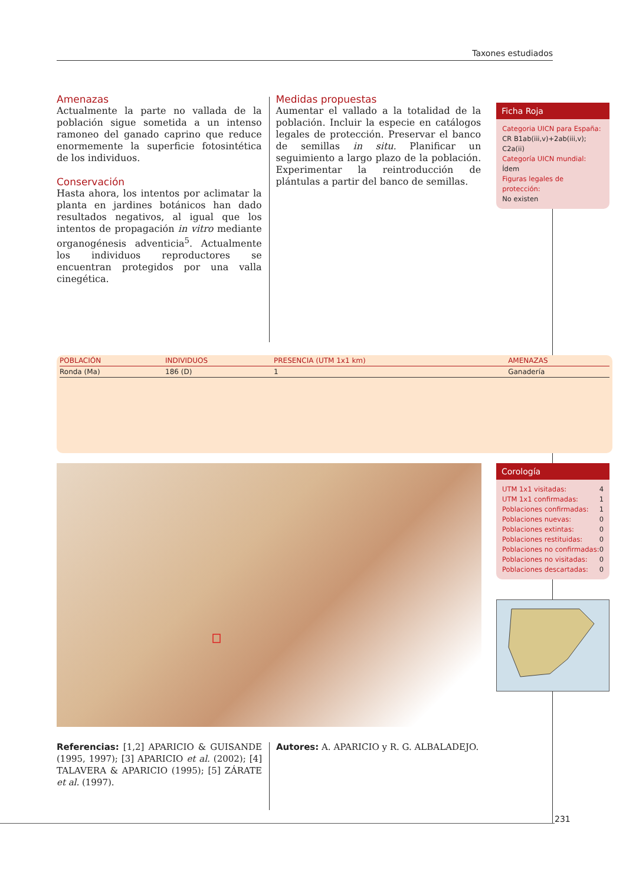Taxones estudiados
Amenazas
Actualmente la parte no vallada de la población sigue sometida a un intenso ramoneo del ganado caprino que reduce enormemente la superficie fotosintética de los individuos.
Conservación
Hasta ahora, los intentos por aclimatar la planta en jardines botánicos han dado resultados negativos, al igual que los intentos de propagación in vitro mediante organogénesis adventicia<sup>5</sup>. Actualmente los individuos reproductores se encuentran protegidos por una valla cinegética.
Medidas propuestas
Aumentar el vallado a la totalidad de la población. Incluir la especie en catálogos legales de protección. Preservar el banco de semillas in situ. Planificar un seguimiento a largo plazo de la población. Experimentar la reintroducción de plántulas a partir del banco de semillas.
Ficha Roja
Categoria UICN para España:
CR B1ab(iii,v)+2ab(iii,v); C2a(ii)
Categoría UICN mundial: Ídem
Figuras legales de protección:
No existen
| POBLACIÓN | INDIVIDUOS | PRESENCIA (UTM 1x1 km) | AMENAZAS |
| --- | --- | --- | --- |
| Ronda (Ma) | 186 (D) | 1 | Ganadería |
Corología
| UTM 1x1 visitadas: | 4 |
| UTM 1x1 confirmadas: | 1 |
| Poblaciones confirmadas: | 1 |
| Poblaciones nuevas: | 0 |
| Poblaciones extintas: | 0 |
| Poblaciones restituidas: | 0 |
| Poblaciones no confirmadas: | 0 |
| Poblaciones no visitadas: | 0 |
| Poblaciones descartadas: | 0 |
Referencias: [1,2] APARICIO & GUISANDE (1995, 1997); [3] APARICIO et al. (2002); [4] TALAVERA & APARICIO (1995); [5] ZÁRATE et al. (1997).
Autores: A. APARICIO y R. G. ALBALADEJO.
231